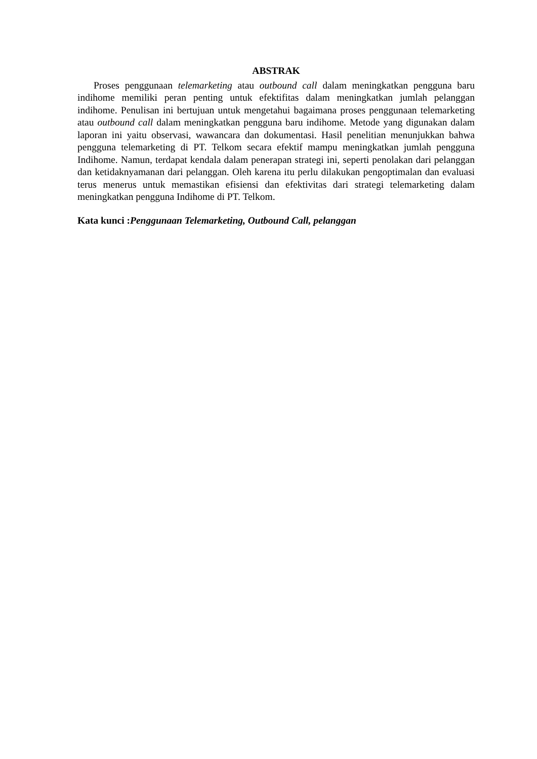ABSTRAK
Proses penggunaan telemarketing atau outbound call dalam meningkatkan pengguna baru indihome memiliki peran penting untuk efektifitas dalam meningkatkan jumlah pelanggan indihome. Penulisan ini bertujuan untuk mengetahui bagaimana proses penggunaan telemarketing atau outbound call dalam meningkatkan pengguna baru indihome. Metode yang digunakan dalam laporan ini yaitu observasi, wawancara dan dokumentasi. Hasil penelitian menunjukkan bahwa pengguna telemarketing di PT. Telkom secara efektif mampu meningkatkan jumlah pengguna Indihome. Namun, terdapat kendala dalam penerapan strategi ini, seperti penolakan dari pelanggan dan ketidaknyamanan dari pelanggan. Oleh karena itu perlu dilakukan pengoptimalan dan evaluasi terus menerus untuk memastikan efisiensi dan efektivitas dari strategi telemarketing dalam meningkatkan pengguna Indihome di PT. Telkom.
Kata kunci :Penggunaan Telemarketing, Outbound Call, pelanggan